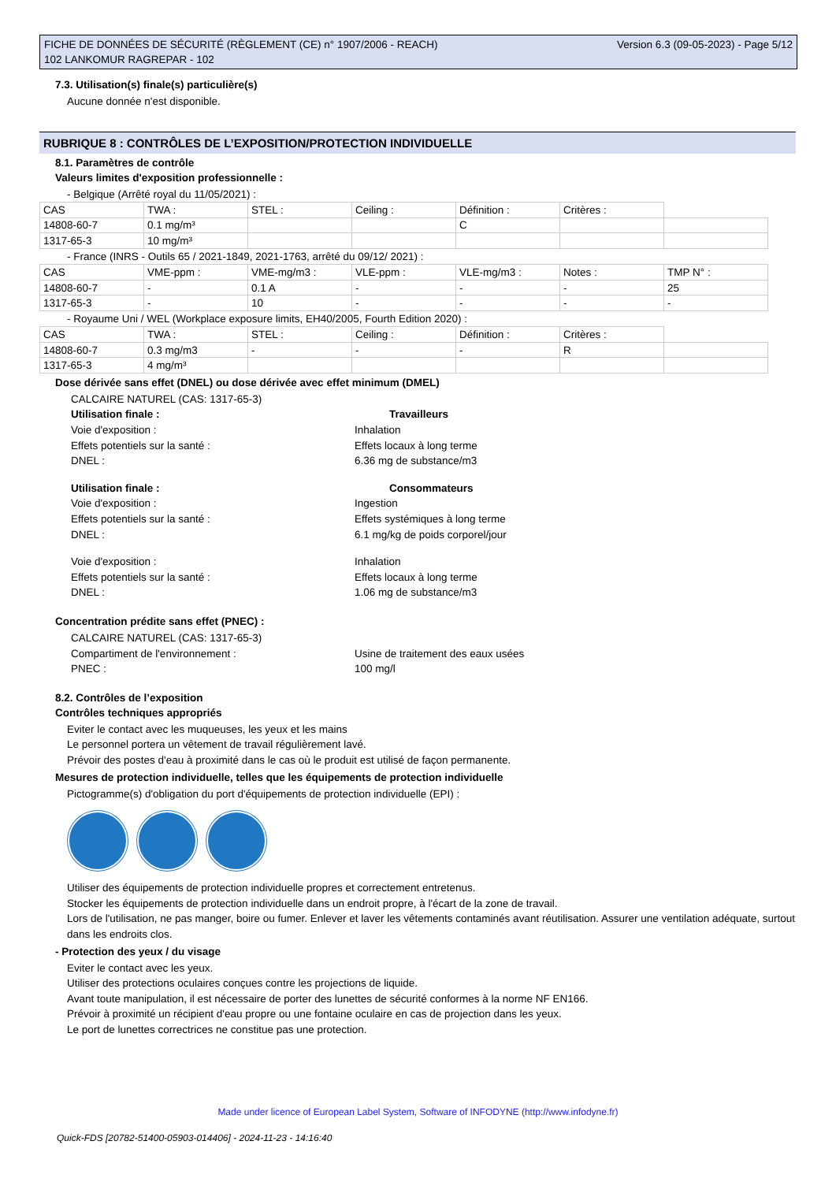Version 6.3 (09-05-2023) - Page 5/12 FICHE DE DONNÉES DE SÉCURITÉ (RÈGLEMENT (CE) n° 1907/2006 - REACH)
102 LANKOMUR RAGREPAR - 102
7.3. Utilisation(s) finale(s) particulière(s)
Aucune donnée n'est disponible.
RUBRIQUE 8 : CONTRÔLES DE L’EXPOSITION/PROTECTION INDIVIDUELLE
8.1. Paramètres de contrôle
Valeurs limites d'exposition professionnelle :
- Belgique (Arrêté royal du 11/05/2021) :
| CAS | TWA : | STEL : | Ceiling : | Définition : | Critères : | |
| 14808-60-7 | 0.1 mg/m³ | | | C | | |
| 1317-65-3 | 10 mg/m³ | | | | | |
- France (INRS - Outils 65 / 2021-1849, 2021-1763, arrêté du 09/12/ 2021) :
| CAS | VME-ppm : | VME-mg/m3 : | VLE-ppm : | VLE-mg/m3 : | Notes : | TMP N° : |
| 14808-60-7 | - | 0.1 A | - | - | - | 25 |
| 1317-65-3 | - | 10 | - | - | - | - |
- Royaume Uni / WEL (Workplace exposure limits, EH40/2005, Fourth Edition 2020) :
| CAS | TWA : | STEL : | Ceiling : | Définition : | Critères : | |
| 14808-60-7 | 0.3 mg/m3 | - | - | - | R | |
| 1317-65-3 | 4 mg/m³ | | | | | |
Dose dérivée sans effet (DNEL) ou dose dérivée avec effet minimum (DMEL)
CALCAIRE NATUREL (CAS: 1317-65-3)
Utilisation finale : Travailleurs
Voie d'exposition : Inhalation
Effets potentiels sur la santé : Effets locaux à long terme
DNEL : 6.36 mg de substance/m3
Utilisation finale : Consommateurs
Voie d'exposition : Ingestion
Effets potentiels sur la santé : Effets systémiques à long terme
DNEL : 6.1 mg/kg de poids corporel/jour
Voie d'exposition : Inhalation
Effets potentiels sur la santé : Effets locaux à long terme
DNEL : 1.06 mg de substance/m3
Concentration prédite sans effet (PNEC) :
CALCAIRE NATUREL (CAS: 1317-65-3)
Compartiment de l'environnement : Usine de traitement des eaux usées
PNEC : 100 mg/l
8.2. Contrôles de l’exposition
Contrôles techniques appropriés
Eviter le contact avec les muqueuses, les yeux et les mains
Le personnel portera un vêtement de travail régulièrement lavé.
Prévoir des postes d'eau à proximité dans le cas où le produit est utilisé de façon permanente.
Mesures de protection individuelle, telles que les équipements de protection individuelle
Pictogramme(s) d'obligation du port d'équipements de protection individuelle (EPI) :
Utiliser des équipements de protection individuelle propres et correctement entretenus.
Stocker les équipements de protection individuelle dans un endroit propre, à l'écart de la zone de travail.
Lors de l'utilisation, ne pas manger, boire ou fumer. Enlever et laver les vêtements contaminés avant réutilisation. Assurer une ventilation adéquate, surtout dans les endroits clos.
- Protection des yeux / du visage
Eviter le contact avec les yeux.
Utiliser des protections oculaires conçues contre les projections de liquide.
Avant toute manipulation, il est nécessaire de porter des lunettes de sécurité conformes à la norme NF EN166.
Prévoir à proximité un récipient d'eau propre ou une fontaine oculaire en cas de projection dans les yeux.
Le port de lunettes correctrices ne constitue pas une protection.
Made under licence of European Label System, Software of INFODYNE (http://www.infodyne.fr)
Quick-FDS [20782-51400-05903-014406] - 2024-11-23 - 14:16:40